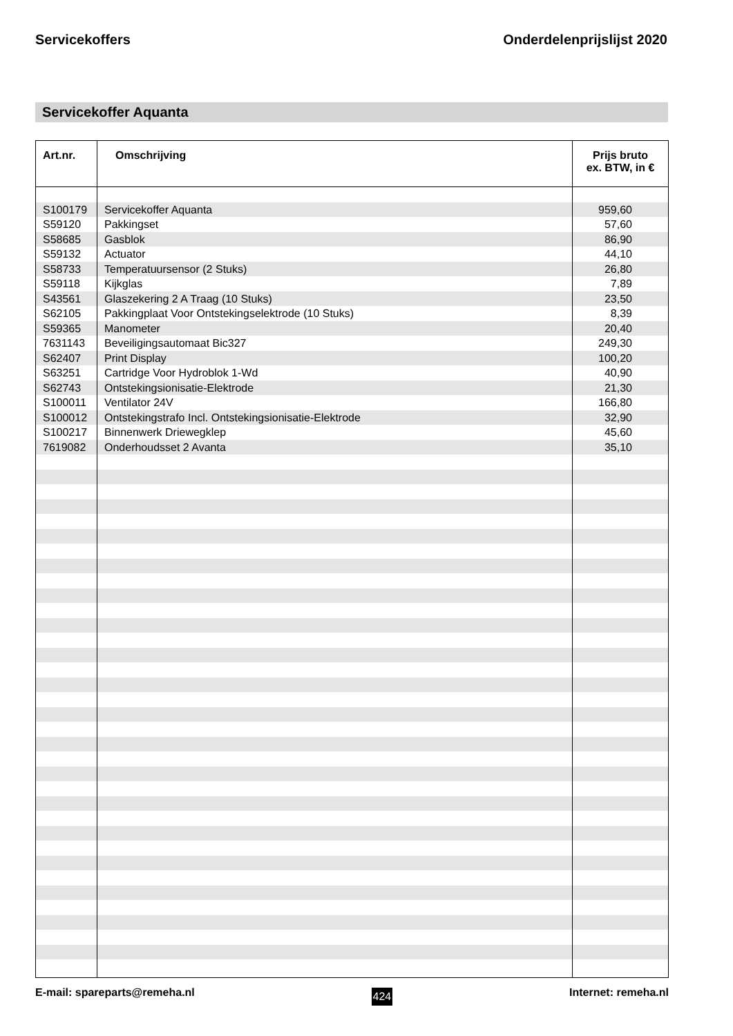Servicekoffers Onderdelenprijslijst 2020
Servicekoffer Aquanta
| Art.nr. | Omschrijving | Prijs bruto ex. BTW, in € |
| --- | --- | --- |
| S100179 | Servicekoffer Aquanta | 959,60 |
| S59120 | Pakkingset | 57,60 |
| S58685 | Gasblok | 86,90 |
| S59132 | Actuator | 44,10 |
| S58733 | Temperatuursensor (2 Stuks) | 26,80 |
| S59118 | Kijkglas | 7,89 |
| S43561 | Glaszekering 2 A Traag (10 Stuks) | 23,50 |
| S62105 | Pakkingplaat Voor Ontstekingselektrode (10 Stuks) | 8,39 |
| S59365 | Manometer | 20,40 |
| 7631143 | Beveiligingsautomaat Bic327 | 249,30 |
| S62407 | Print Display | 100,20 |
| S63251 | Cartridge Voor Hydroblok 1-Wd | 40,90 |
| S62743 | Ontstekingsionisatie-Elektrode | 21,30 |
| S100011 | Ventilator 24V | 166,80 |
| S100012 | Ontstekingstrafo Incl. Ontstekingsionisatie-Elektrode | 32,90 |
| S100217 | Binnenwerk Driewegklep | 45,60 |
| 7619082 | Onderhoudsset 2 Avanta | 35,10 |
E-mail: spareparts@remeha.nl 424 Internet: remeha.nl